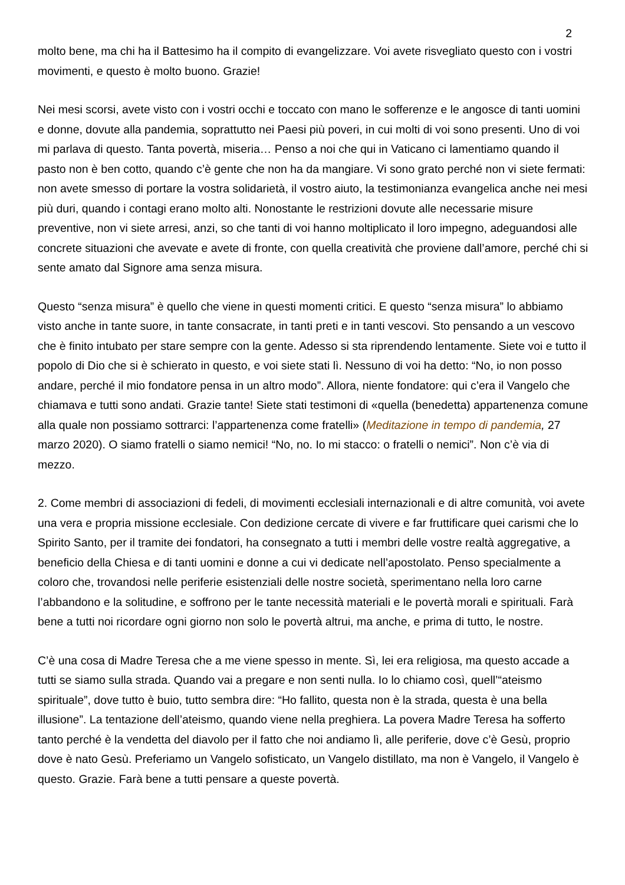2
molto bene, ma chi ha il Battesimo ha il compito di evangelizzare. Voi avete risvegliato questo con i vostri movimenti, e questo è molto buono. Grazie!
Nei mesi scorsi, avete visto con i vostri occhi e toccato con mano le sofferenze e le angosce di tanti uomini e donne, dovute alla pandemia, soprattutto nei Paesi più poveri, in cui molti di voi sono presenti. Uno di voi mi parlava di questo. Tanta povertà, miseria… Penso a noi che qui in Vaticano ci lamentiamo quando il pasto non è ben cotto, quando c’è gente che non ha da mangiare. Vi sono grato perché non vi siete fermati: non avete smesso di portare la vostra solidarietà, il vostro aiuto, la testimonianza evangelica anche nei mesi più duri, quando i contagi erano molto alti. Nonostante le restrizioni dovute alle necessarie misure preventive, non vi siete arresi, anzi, so che tanti di voi hanno moltiplicato il loro impegno, adeguandosi alle concrete situazioni che avevate e avete di fronte, con quella creatività che proviene dall’amore, perché chi si sente amato dal Signore ama senza misura.
Questo “senza misura” è quello che viene in questi momenti critici. E questo “senza misura” lo abbiamo visto anche in tante suore, in tante consacrate, in tanti preti e in tanti vescovi. Sto pensando a un vescovo che è finito intubato per stare sempre con la gente. Adesso si sta riprendendo lentamente. Siete voi e tutto il popolo di Dio che si è schierato in questo, e voi siete stati lì. Nessuno di voi ha detto: “No, io non posso andare, perché il mio fondatore pensa in un altro modo”. Allora, niente fondatore: qui c’era il Vangelo che chiamava e tutti sono andati. Grazie tante! Siete stati testimoni di «quella (benedetta) appartenenza comune alla quale non possiamo sottrarci: l’appartenenza come fratelli» (Meditazione in tempo di pandemia, 27 marzo 2020). O siamo fratelli o siamo nemici! “No, no. Io mi stacco: o fratelli o nemici”. Non c’è via di mezzo.
2. Come membri di associazioni di fedeli, di movimenti ecclesiali internazionali e di altre comunità, voi avete una vera e propria missione ecclesiale. Con dedizione cercate di vivere e far fruttificare quei carismi che lo Spirito Santo, per il tramite dei fondatori, ha consegnato a tutti i membri delle vostre realtà aggregative, a beneficio della Chiesa e di tanti uomini e donne a cui vi dedicate nell’apostolato. Penso specialmente a coloro che, trovandosi nelle periferie esistenziali delle nostre società, sperimentano nella loro carne l’abbandono e la solitudine, e soffrono per le tante necessità materiali e le povertà morali e spirituali. Farà bene a tutti noi ricordare ogni giorno non solo le povertà altrui, ma anche, e prima di tutto, le nostre.
C’è una cosa di Madre Teresa che a me viene spesso in mente. Sì, lei era religiosa, ma questo accade a tutti se siamo sulla strada. Quando vai a pregare e non senti nulla. Io lo chiamo così, quell’“ateismo spirituale”, dove tutto è buio, tutto sembra dire: “Ho fallito, questa non è la strada, questa è una bella illusione”. La tentazione dell’ateismo, quando viene nella preghiera. La povera Madre Teresa ha sofferto tanto perché è la vendetta del diavolo per il fatto che noi andiamo lì, alle periferie, dove c’è Gesù, proprio dove è nato Gesù. Preferiamo un Vangelo sofisticato, un Vangelo distillato, ma non è Vangelo, il Vangelo è questo. Grazie. Farà bene a tutti pensare a queste povertà.